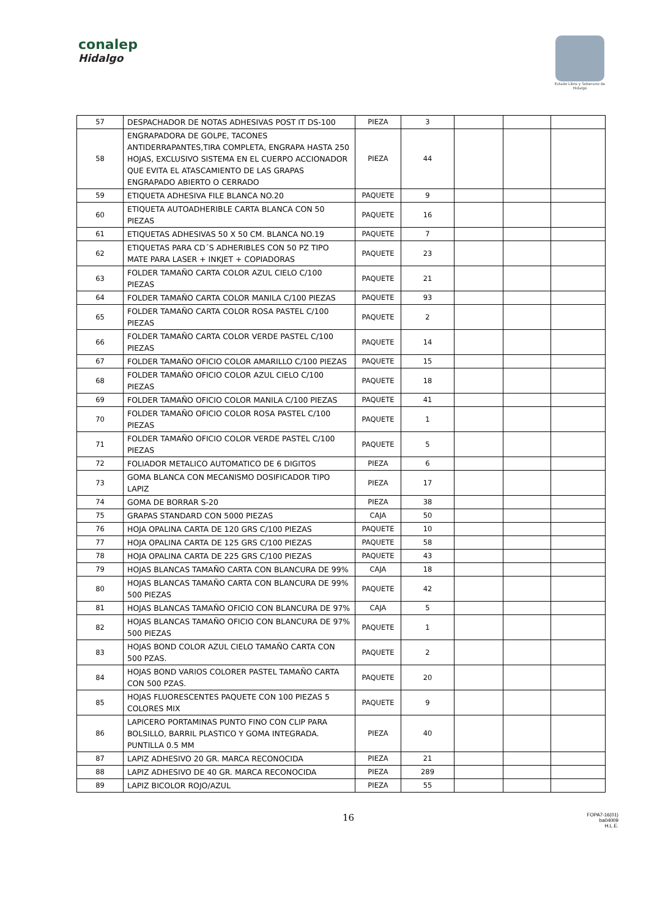conalep
Hidalgo
Estado Libre y Soberano de Hidalgo
| 57 | DESPACHADOR DE NOTAS ADHESIVAS POST IT DS-100 | PIEZA | 3 | | | |
| 58 | ENGRAPADORA DE GOLPE, TACONES ANTIDERRAPANTES,TIRA COMPLETA, ENGRAPA HASTA 250 HOJAS, EXCLUSIVO SISTEMA EN EL CUERPO ACCIONADOR QUE EVITA EL ATASCAMIENTO DE LAS GRAPAS ENGRAPADO ABIERTO O CERRADO | PIEZA | 44 | | | |
| 59 | ETIQUETA ADHESIVA FILE BLANCA NO.20 | PAQUETE | 9 | | | |
| 60 | ETIQUETA AUTOADHERIBLE CARTA BLANCA CON 50 PIEZAS | PAQUETE | 16 | | | |
| 61 | ETIQUETAS ADHESIVAS 50 X 50 CM. BLANCA NO.19 | PAQUETE | 7 | | | |
| 62 | ETIQUETAS PARA CD´S ADHERIBLES CON 50 PZ TIPO MATE PARA LASER + INKJET + COPIADORAS | PAQUETE | 23 | | | |
| 63 | FOLDER TAMAÑO CARTA COLOR AZUL CIELO C/100 PIEZAS | PAQUETE | 21 | | | |
| 64 | FOLDER TAMAÑO CARTA COLOR MANILA C/100 PIEZAS | PAQUETE | 93 | | | |
| 65 | FOLDER TAMAÑO CARTA COLOR ROSA PASTEL C/100 PIEZAS | PAQUETE | 2 | | | |
| 66 | FOLDER TAMAÑO CARTA COLOR VERDE PASTEL C/100 PIEZAS | PAQUETE | 14 | | | |
| 67 | FOLDER TAMAÑO OFICIO COLOR AMARILLO C/100 PIEZAS | PAQUETE | 15 | | | |
| 68 | FOLDER TAMAÑO OFICIO COLOR AZUL CIELO C/100 PIEZAS | PAQUETE | 18 | | | |
| 69 | FOLDER TAMAÑO OFICIO COLOR MANILA C/100 PIEZAS | PAQUETE | 41 | | | |
| 70 | FOLDER TAMAÑO OFICIO COLOR ROSA PASTEL C/100 PIEZAS | PAQUETE | 1 | | | |
| 71 | FOLDER TAMAÑO OFICIO COLOR VERDE PASTEL C/100 PIEZAS | PAQUETE | 5 | | | |
| 72 | FOLIADOR METALICO AUTOMATICO DE 6 DIGITOS | PIEZA | 6 | | | |
| 73 | GOMA BLANCA CON MECANISMO DOSIFICADOR TIPO LAPIZ | PIEZA | 17 | | | |
| 74 | GOMA DE BORRAR S-20 | PIEZA | 38 | | | |
| 75 | GRAPAS STANDARD CON 5000 PIEZAS | CAJA | 50 | | | |
| 76 | HOJA OPALINA CARTA DE 120 GRS C/100 PIEZAS | PAQUETE | 10 | | | |
| 77 | HOJA OPALINA CARTA DE 125 GRS C/100 PIEZAS | PAQUETE | 58 | | | |
| 78 | HOJA OPALINA CARTA DE 225 GRS C/100 PIEZAS | PAQUETE | 43 | | | |
| 79 | HOJAS BLANCAS TAMAÑO CARTA CON BLANCURA DE 99% | CAJA | 18 | | | |
| 80 | HOJAS BLANCAS TAMAÑO CARTA CON BLANCURA DE 99% 500 PIEZAS | PAQUETE | 42 | | | |
| 81 | HOJAS BLANCAS TAMAÑO OFICIO CON BLANCURA DE 97% | CAJA | 5 | | | |
| 82 | HOJAS BLANCAS TAMAÑO OFICIO CON BLANCURA DE 97% 500 PIEZAS | PAQUETE | 1 | | | |
| 83 | HOJAS BOND COLOR AZUL CIELO TAMAÑO CARTA CON 500 PZAS. | PAQUETE | 2 | | | |
| 84 | HOJAS BOND VARIOS COLORER PASTEL TAMAÑO CARTA CON 500 PZAS. | PAQUETE | 20 | | | |
| 85 | HOJAS FLUORESCENTES PAQUETE CON 100 PIEZAS 5 COLORES MIX | PAQUETE | 9 | | | |
| 86 | LAPICERO PORTAMINAS PUNTO FINO CON CLIP PARA BOLSILLO, BARRIL PLASTICO Y GOMA INTEGRADA. PUNTILLA 0.5 MM | PIEZA | 40 | | | |
| 87 | LAPIZ ADHESIVO 20 GR. MARCA RECONOCIDA | PIEZA | 21 | | | |
| 88 | LAPIZ ADHESIVO DE 40 GR. MARCA RECONOCIDA | PIEZA | 289 | | | |
| 89 | LAPIZ BICOLOR ROJO/AZUL | PIEZA | 55 | | | |
16 FOPA7-16(01)
ba04009
H.L.E.